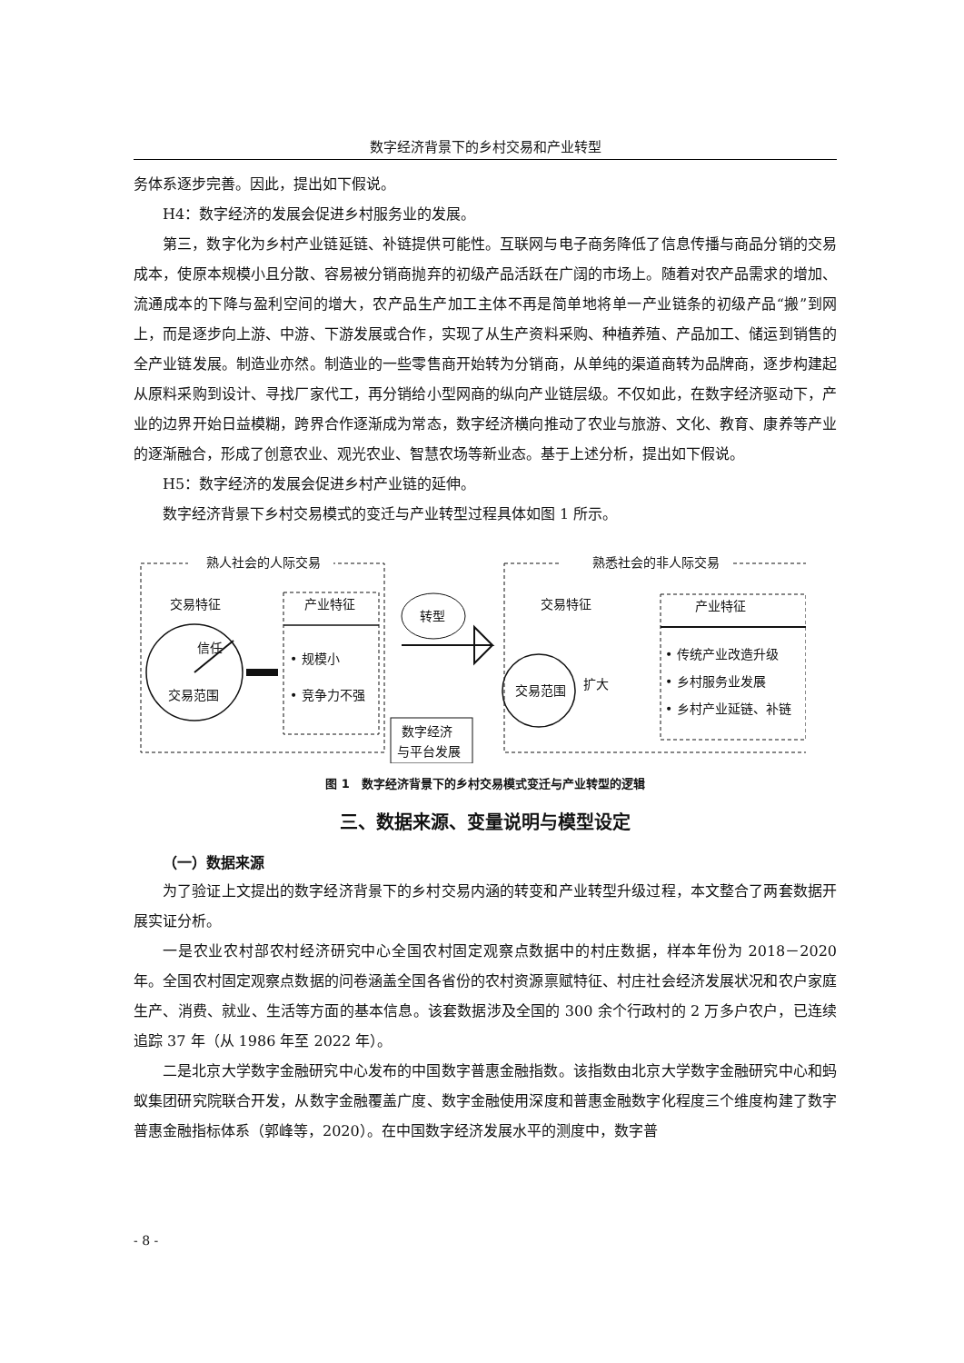数字经济背景下的乡村交易和产业转型
务体系逐步完善。因此，提出如下假说。
H4：数字经济的发展会促进乡村服务业的发展。
第三，数字化为乡村产业链延链、补链提供可能性。互联网与电子商务降低了信息传播与商品分销的交易成本，使原本规模小且分散、容易被分销商抛弃的初级产品活跃在广阔的市场上。随着对农产品需求的增加、流通成本的下降与盈利空间的增大，农产品生产加工主体不再是简单地将单一产业链条的初级产品“搬”到网上，而是逐步向上游、中游、下游发展或合作，实现了从生产资料采购、种植养殖、产品加工、储运到销售的全产业链发展。制造业亦然。制造业的一些零售商开始转为分销商，从单纯的渠道商转为品牌商，逐步构建起从原料采购到设计、寻找厂家代工，再分销给小型网商的纵向产业链层级。不仅如此，在数字经济驱动下，产业的边界开始日益模糊，跨界合作逐渐成为常态，数字经济横向推动了农业与旅游、文化、教育、康养等产业的逐渐融合，形成了创意农业、观光农业、智慧农场等新业态。基于上述分析，提出如下假说。
H5：数字经济的发展会促进乡村产业链的延伸。
数字经济背景下乡村交易模式的变迁与产业转型过程具体如图 1 所示。
熟人社会的人际交易
熟悉社会的非人际交易
交易特征
信任
交易范围
产业特征
• 规模小
• 竞争力不强
转型
数字经济
与平台发展
交易范围
交易特征
扩大
产业特征
• 传统产业改造升级
• 乡村服务业发展
• 乡村产业延链、补链
图 1　数字经济背景下的乡村交易模式变迁与产业转型的逻辑
三、数据来源、变量说明与模型设定
（一）数据来源
为了验证上文提出的数字经济背景下的乡村交易内涵的转变和产业转型升级过程，本文整合了两套数据开展实证分析。
一是农业农村部农村经济研究中心全国农村固定观察点数据中的村庄数据，样本年份为 2018－2020 年。全国农村固定观察点数据的问卷涵盖全国各省份的农村资源禀赋特征、村庄社会经济发展状况和农户家庭生产、消费、就业、生活等方面的基本信息。该套数据涉及全国的 300 余个行政村的 2 万多户农户，已连续追踪 37 年（从 1986 年至 2022 年）。
二是北京大学数字金融研究中心发布的中国数字普惠金融指数。该指数由北京大学数字金融研究中心和蚂蚁集团研究院联合开发，从数字金融覆盖广度、数字金融使用深度和普惠金融数字化程度三个维度构建了数字普惠金融指标体系（郭峰等，2020）。在中国数字经济发展水平的测度中，数字普
- 8 -